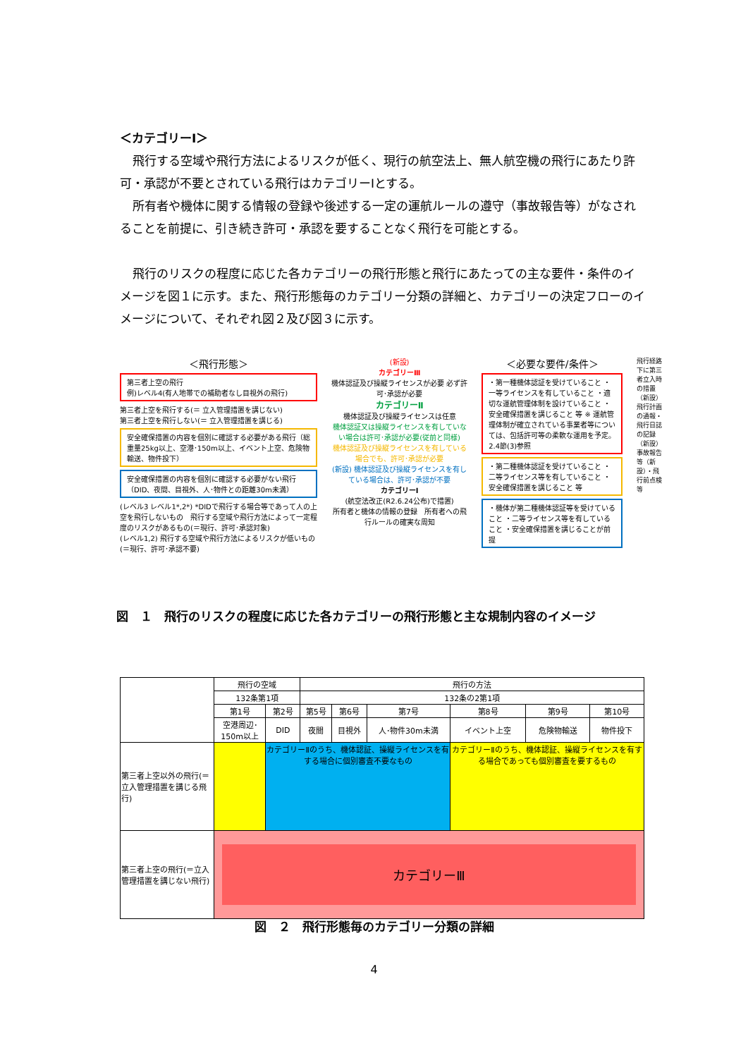＜カテゴリーⅠ＞
飛行する空域や飛行方法によるリスクが低く、現行の航空法上、無人航空機の飛行にあたり許可・承認が不要とされている飛行はカテゴリーⅠとする。
所有者や機体に関する情報の登録や後述する一定の運航ルールの遵守（事故報告等）がなされることを前提に、引き続き許可・承認を要することなく飛行を可能とする。
飛行のリスクの程度に応じた各カテゴリーの飛行形態と飛行にあたっての主な要件・条件のイメージを図１に示す。また、飛行形態毎のカテゴリー分類の詳細と、カテゴリーの決定フローのイメージについて、それぞれ図２及び図３に示す。
＜飛行形態＞
第三者上空の飛行
例)レベル4(有人地帯での補助者なし目視外の飛行)
第三者上空を飛行する(＝ 立入管理措置を講じない)
第三者上空を飛行しない(＝ 立入管理措置を講じる)
安全確保措置の内容を個別に確認する必要がある飛行（総重量25kg以上、空港･150m以上、イベント上空、危険物輸送、物件投下）
安全確保措置の内容を個別に確認する必要がない飛行（DID、夜間、目視外、人･物件との距離30m未満）
(レベル3 レベル1*,2*) *DIDで飛行する場合等であって人の上空を飛行しないもの　飛行する空域や飛行方法によって一定程度のリスクがあるもの(＝現行、許可･承認対象)
(レベル1,2) 飛行する空域や飛行方法によるリスクが低いもの(＝現行、許可･承認不要)
(新設)
カテゴリーⅢ
機体認証及び操縦ライセンスが必要 必ず許可･承認が必要
カテゴリーⅡ
機体認証及び操縦ライセンスは任意
機体認証又は操縦ライセンスを有していない場合は許可･承認が必要(従前と同様)
機体認証及び操縦ライセンスを有している場合でも、許可･承認が必要
(新設) 機体認証及び操縦ライセンスを有している場合は、許可･承認が不要
カテゴリーⅠ
(航空法改正(R2.6.24公布)で措置)
所有者と機体の情報の登録　所有者への飛行ルールの確実な周知
＜必要な要件/条件＞
・第一種機体認証を受けていること ・一等ライセンスを有していること ・適切な運航管理体制を設けていること ・安全確保措置を講じること 等 ※ 運航管理体制が確立されている事業者等については、包括許可等の柔軟な運用を予定。2.4節(3)参照
・第二種機体認証を受けていること ・二等ライセンス等を有していること ・安全確保措置を講じること 等
・機体が第二種機体認証等を受けていること ・二等ライセンス等を有していること ・安全確保措置を講じることが前提
飛行経路下に第三者立入時の措置（新設） 飛行計画の通報・飛行日誌の記録（新設） 事故報告等（新設）・飛行前点検等
図　１　飛行のリスクの程度に応じた各カテゴリーの飛行形態と主な規制内容のイメージ
| | 飛行の空域 | | 飛行の方法 | | | | | |
| | 132条第1項 | | 132条の2第1項 | | | | | |
| | 第1号 | 第2号 | 第5号 | 第6号 | 第7号 | 第8号 | 第9号 | 第10号 |
| | 空港周辺･150m以上 | DID | 夜間 | 目視外 | 人･物件30m未満 | イベント上空 | 危険物輸送 | 物件投下 |
| 第三者上空以外の飛行(＝立入管理措置を講じる飛行) | | カテゴリーⅡのうち、機体認証、操縦ライセンスを有する場合に個別審査不要なもの | | | | カテゴリーⅡのうち、機体認証、操縦ライセンスを有する場合であっても個別審査を要するもの | | |
| 第三者上空の飛行(＝立入管理措置を講じない飛行) | カテゴリーⅢ | | | | | | | |
図　２　飛行形態毎のカテゴリー分類の詳細
4